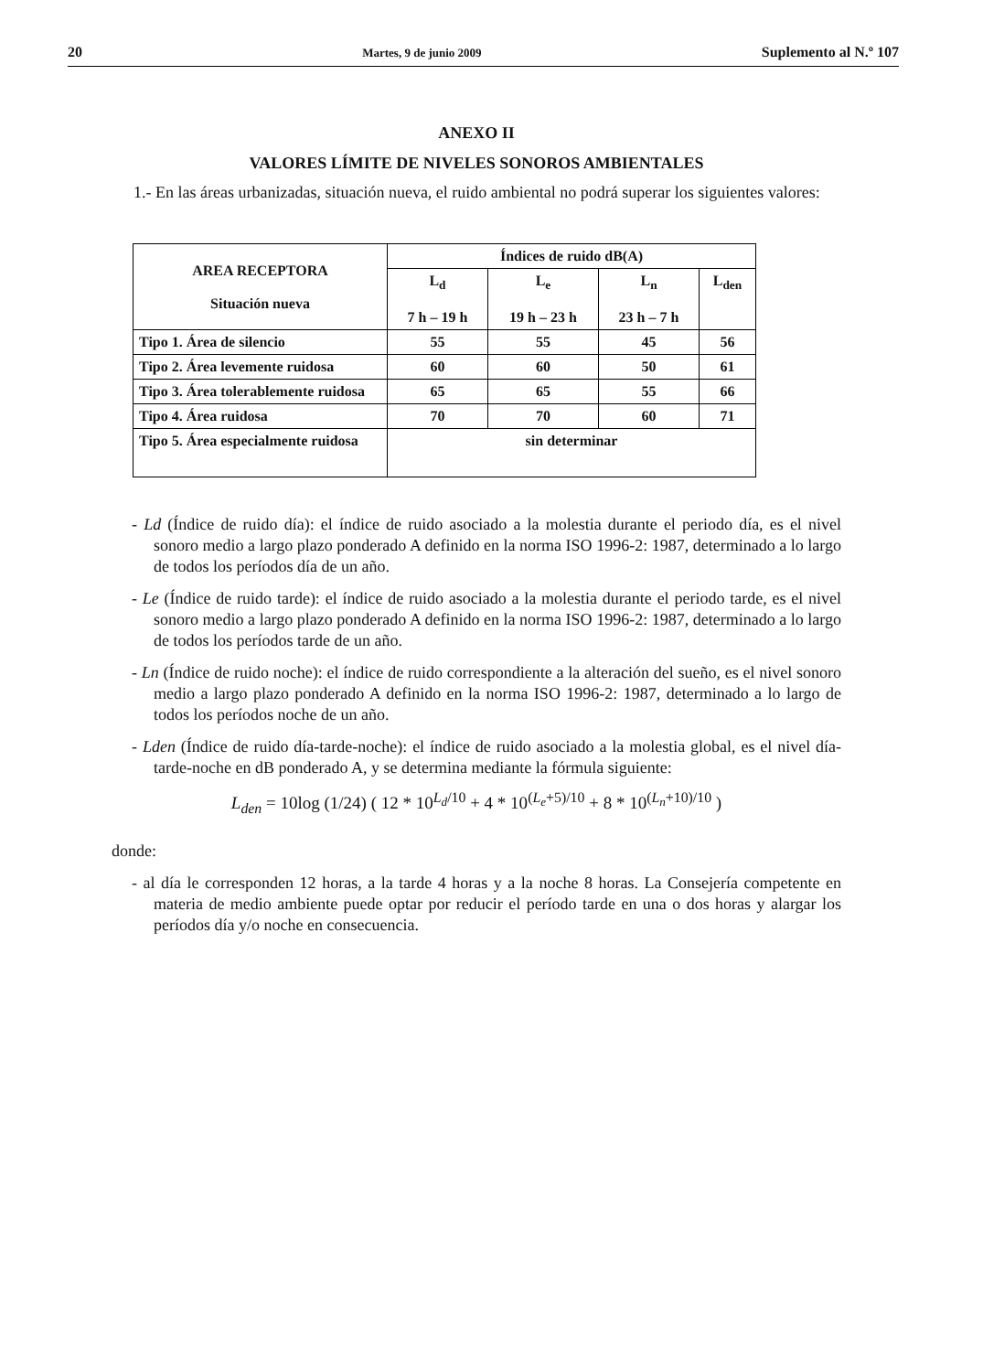20 Martes, 9 de junio 2009 Suplemento al N.º 107
ANEXO II
VALORES LÍMITE DE NIVELES SONOROS AMBIENTALES
1.- En las áreas urbanizadas, situación nueva, el ruido ambiental no podrá superar los siguientes valores:
| AREA RECEPTORA Situación nueva | Índices de ruido dB(A) | | | |
| --- | --- | --- | --- | --- |
| | L<sub>d</sub> 7 h – 19 h | L<sub>e</sub> 19 h – 23 h | L<sub>n</sub> 23 h – 7 h | L<sub>den</sub> |
| Tipo 1. Área de silencio | 55 | 55 | 45 | 56 |
| Tipo 2. Área levemente ruidosa | 60 | 60 | 50 | 61 |
| Tipo 3. Área tolerablemente ruidosa | 65 | 65 | 55 | 66 |
| Tipo 4. Área ruidosa | 70 | 70 | 60 | 71 |
| Tipo 5. Área especialmente ruidosa | sin determinar | | | |
- Ld (Índice de ruido día): el índice de ruido asociado a la molestia durante el periodo día, es el nivel sonoro medio a largo plazo ponderado A definido en la norma ISO 1996-2: 1987, determinado a lo largo de todos los períodos día de un año.
- Le (Índice de ruido tarde): el índice de ruido asociado a la molestia durante el periodo tarde, es el nivel sonoro medio a largo plazo ponderado A definido en la norma ISO 1996-2: 1987, determinado a lo largo de todos los períodos tarde de un año.
- Ln (Índice de ruido noche): el índice de ruido correspondiente a la alteración del sueño, es el nivel sonoro medio a largo plazo ponderado A definido en la norma ISO 1996-2: 1987, determinado a lo largo de todos los períodos noche de un año.
- Lden (Índice de ruido día-tarde-noche): el índice de ruido asociado a la molestia global, es el nivel día-tarde-noche en dB ponderado A, y se determina mediante la fórmula siguiente:
L<sub>den</sub> = 10log (1/24) ( 12 * 10<sup>L<sub>d</sub>/10</sup> + 4 * 10<sup>(L<sub>e</sub>+5)/10</sup> + 8 * 10<sup>(L<sub>n</sub>+10)/10</sup> )
donde:
- al día le corresponden 12 horas, a la tarde 4 horas y a la noche 8 horas. La Consejería competente en materia de medio ambiente puede optar por reducir el período tarde en una o dos horas y alargar los períodos día y/o noche en consecuencia.